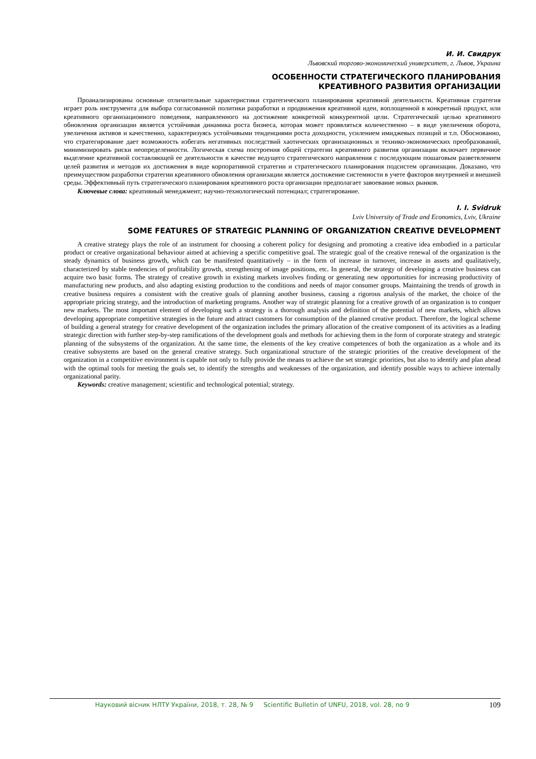И. И. Свидрук
Львовский торгово-экономический университет, г. Львов, Украина
ОСОБЕННОСТИ СТРАТЕГИЧЕСКОГО ПЛАНИРОВАНИЯ
КРЕАТИВНОГО РАЗВИТИЯ ОРГАНИЗАЦИИ
Проанализированы основные отличительные характеристики стратегического планирования креативной деятельности. Креативная стратегия играет роль инструмента для выбора согласованной политики разработки и продвижения креативной идеи, воплощенной в конкретный продукт, или креативного организационного поведения, направленного на достижение конкретной конкурентной цели. Стратегической целью креативного обновления организации является устойчивая динамика роста бизнеса, которая может проявляться количественно – в виде увеличения оборота, увеличения активов и качественно, характеризуясь устойчивыми тенденциями роста доходности, усилением имиджевых позиций и т.п. Обоснованно, что стратегирование дает возможность избегать негативных последствий хаотических организационных и технико-экономических преобразований, минимизировать риски неопределенности. Логическая схема построения общей стратегии креативного развития организации включает первичное выделение креативной составляющей ее деятельности в качестве ведущего стратегического направления с последующим пошаговым разветвлением целей развития и методов их достижения в виде корпоративной стратегии и стратегического планирования подсистем организации. Доказано, что преимуществом разработки стратегии креативного обновления организации является достижение системности в учете факторов внутренней и внешней среды. Эффективный путь стратегического планирования креативного роста организации предполагает завоевание новых рынков.
Ключевые слова: креативный менеджмент; научно-технологический потенциал; стратегирование.
I. I. Svidruk
Lviv University of Trade and Economics, Lviv, Ukraine
SOME FEATURES OF STRATEGIC PLANNING OF ORGANIZATION CREATIVE DEVELOPMENT
A creative strategy plays the role of an instrument for choosing a coherent policy for designing and promoting a creative idea embodied in a particular product or creative organizational behaviour aimed at achieving a specific competitive goal. The strategic goal of the creative renewal of the organization is the steady dynamics of business growth, which can be manifested quantitatively – in the form of increase in turnover, increase in assets and qualitatively, characterized by stable tendencies of profitability growth, strengthening of image positions, etc. In general, the strategy of developing a creative business can acquire two basic forms. The strategy of creative growth in existing markets involves finding or generating new opportunities for increasing productivity of manufacturing new products, and also adapting existing production to the conditions and needs of major consumer groups. Maintaining the trends of growth in creative business requires a consistent with the creative goals of planning another business, causing a rigorous analysis of the market, the choice of the appropriate pricing strategy, and the introduction of marketing programs. Another way of strategic planning for a creative growth of an organization is to conquer new markets. The most important element of developing such a strategy is a thorough analysis and definition of the potential of new markets, which allows developing appropriate competitive strategies in the future and attract customers for consumption of the planned creative product. Therefore, the logical scheme of building a general strategy for creative development of the organization includes the primary allocation of the creative component of its activities as a leading strategic direction with further step-by-step ramifications of the development goals and methods for achieving them in the form of corporate strategy and strategic planning of the subsystems of the organization. At the same time, the elements of the key creative competences of both the organization as a whole and its creative subsystems are based on the general creative strategy. Such organizational structure of the strategic priorities of the creative development of the organization in a competitive environment is capable not only to fully provide the means to achieve the set strategic priorities, but also to identify and plan ahead with the optimal tools for meeting the goals set, to identify the strengths and weaknesses of the organization, and identify possible ways to achieve internally organizational parity.
Keywords: creative management; scientific and technological potential; strategy.
Науковий вісник НЛТУ України, 2018, т. 28, № 9 Scientific Bulletin of UNFU, 2018, vol. 28, no 9 109